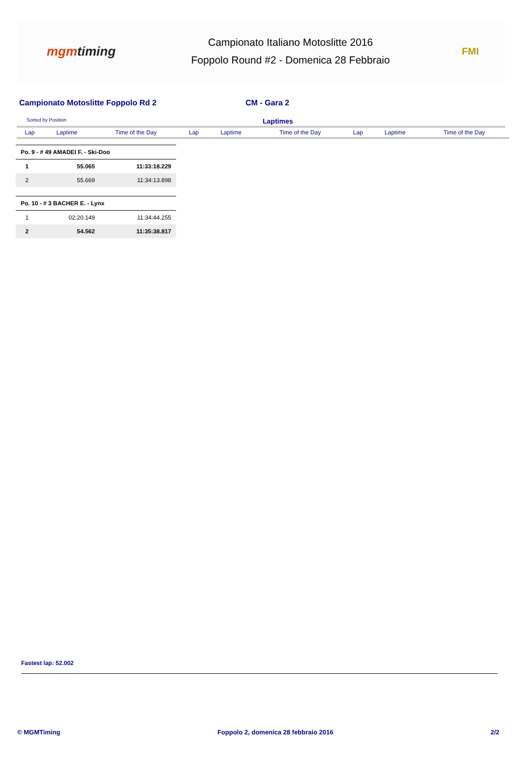mgmtiming
Campionato Italiano Motoslitte 2016
Foppolo Round #2 - Domenica 28 Febbraio
FMI
Campionato Motoslitte Foppolo Rd 2 CM - Gara 2
Sorted by Position
Laptimes
| Lap | Laptime | Time of the Day | Lap | Laptime | Time of the Day | Lap | Laptime | Time of the Day |
| --- | --- | --- | --- | --- | --- | --- | --- | --- |
| Po. 9 - # 49 AMADEI F. - Ski-Doo | | |
| 1 | 55.065 | 11:33:18.229 |
| 2 | 55.669 | 11:34:13.898 |
| Po. 10 - # 3 BACHER E. - Lynx | | |
| 1 | 02:20.149 | 11:34:44.255 |
| 2 | 54.562 | 11:35:38.817 |
Fastest lap: 52.002
© MGMTiming Foppolo 2, domenica 28 febbraio 2016
2/2